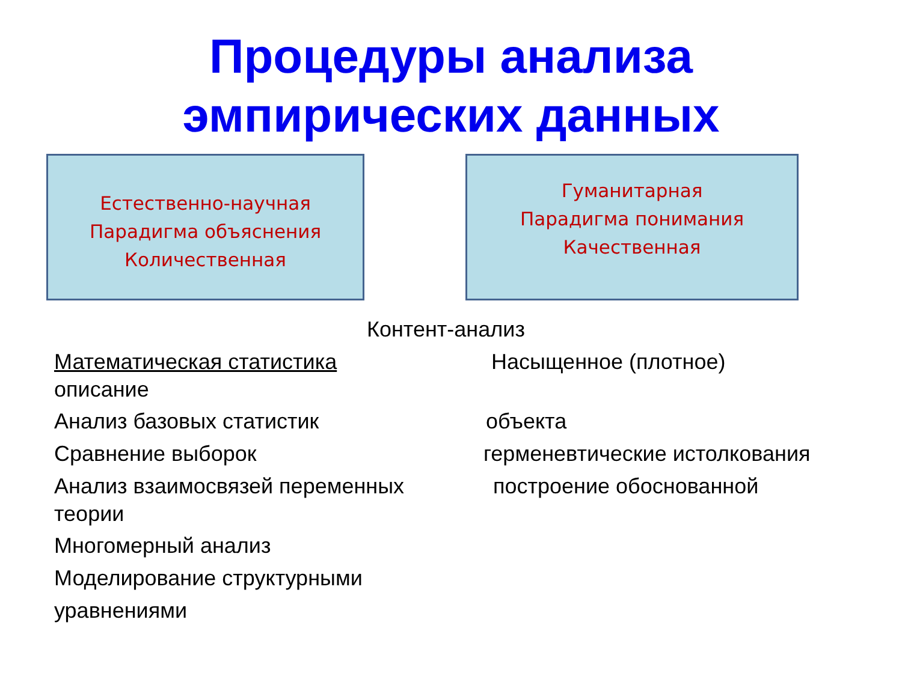Процедуры анализа
эмпирических данных
Естественно-научная
Парадигма объяснения
Количественная
Гуманитарная
Парадигма понимания
Качественная
Контент-анализ
Математическая статистика Насыщенное (плотное)
описание
Анализ базовых статистик объекта
Сравнение выборок герменевтические истолкования
Анализ взаимосвязей переменных построение обоснованной
теории
Многомерный анализ
Моделирование структурными
уравнениями